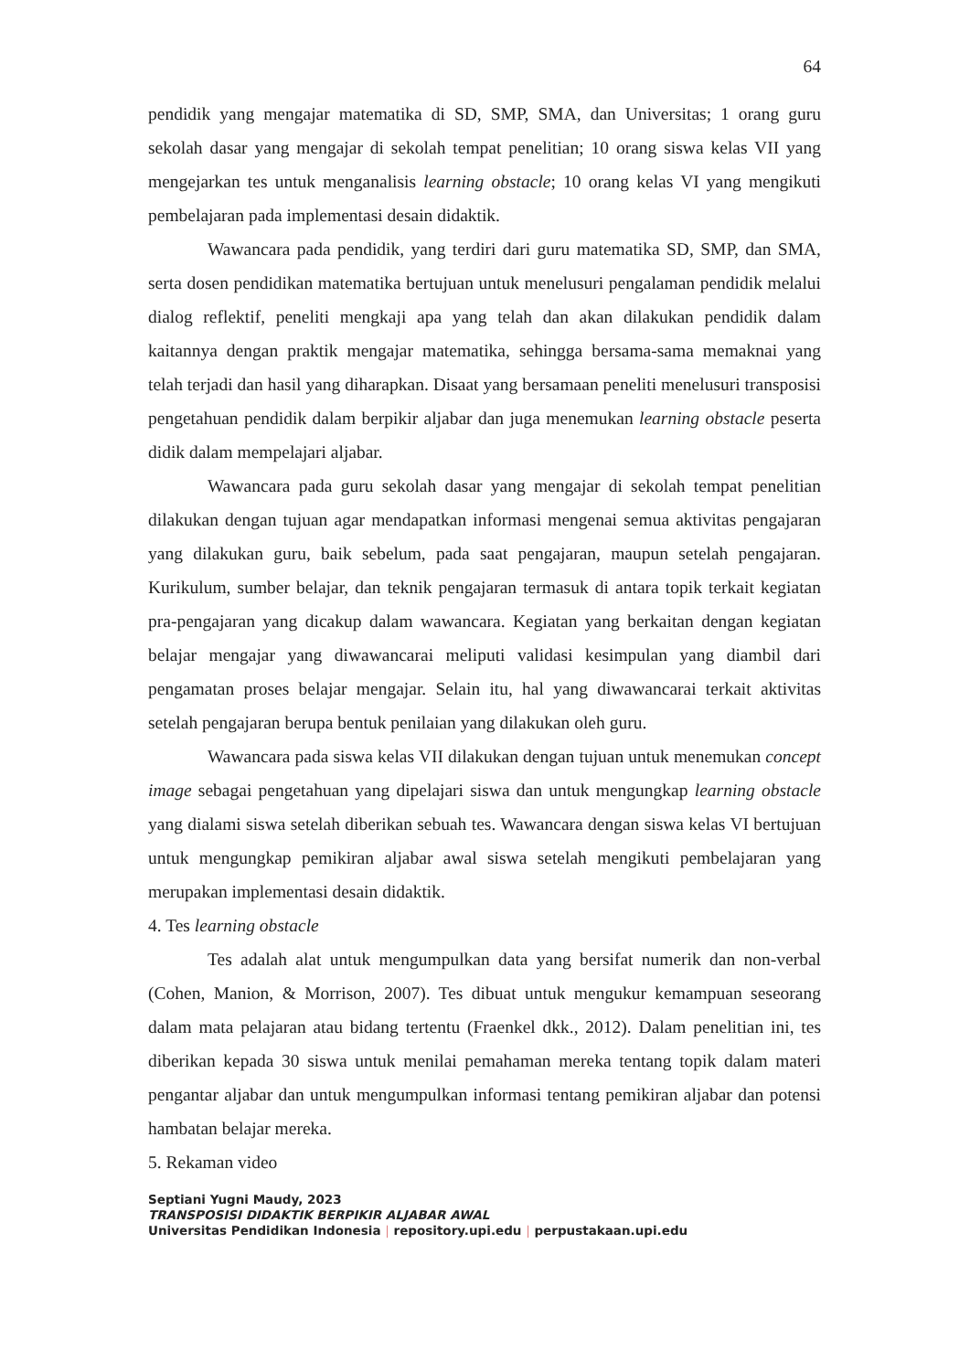64
pendidik yang mengajar matematika di SD, SMP, SMA, dan Universitas; 1 orang guru sekolah dasar yang mengajar di sekolah tempat penelitian; 10 orang siswa kelas VII yang mengejarkan tes untuk menganalisis learning obstacle; 10 orang kelas VI yang mengikuti pembelajaran pada implementasi desain didaktik.
Wawancara pada pendidik, yang terdiri dari guru matematika SD, SMP, dan SMA, serta dosen pendidikan matematika bertujuan untuk menelusuri pengalaman pendidik melalui dialog reflektif, peneliti mengkaji apa yang telah dan akan dilakukan pendidik dalam kaitannya dengan praktik mengajar matematika, sehingga bersama-sama memaknai yang telah terjadi dan hasil yang diharapkan. Disaat yang bersamaan peneliti menelusuri transposisi pengetahuan pendidik dalam berpikir aljabar dan juga menemukan learning obstacle peserta didik dalam mempelajari aljabar.
Wawancara pada guru sekolah dasar yang mengajar di sekolah tempat penelitian dilakukan dengan tujuan agar mendapatkan informasi mengenai semua aktivitas pengajaran yang dilakukan guru, baik sebelum, pada saat pengajaran, maupun setelah pengajaran. Kurikulum, sumber belajar, dan teknik pengajaran termasuk di antara topik terkait kegiatan pra-pengajaran yang dicakup dalam wawancara. Kegiatan yang berkaitan dengan kegiatan belajar mengajar yang diwawancarai meliputi validasi kesimpulan yang diambil dari pengamatan proses belajar mengajar. Selain itu, hal yang diwawancarai terkait aktivitas setelah pengajaran berupa bentuk penilaian yang dilakukan oleh guru.
Wawancara pada siswa kelas VII dilakukan dengan tujuan untuk menemukan concept image sebagai pengetahuan yang dipelajari siswa dan untuk mengungkap learning obstacle yang dialami siswa setelah diberikan sebuah tes. Wawancara dengan siswa kelas VI bertujuan untuk mengungkap pemikiran aljabar awal siswa setelah mengikuti pembelajaran yang merupakan implementasi desain didaktik.
4. Tes learning obstacle
Tes adalah alat untuk mengumpulkan data yang bersifat numerik dan non-verbal (Cohen, Manion, & Morrison, 2007). Tes dibuat untuk mengukur kemampuan seseorang dalam mata pelajaran atau bidang tertentu (Fraenkel dkk., 2012). Dalam penelitian ini, tes diberikan kepada 30 siswa untuk menilai pemahaman mereka tentang topik dalam materi pengantar aljabar dan untuk mengumpulkan informasi tentang pemikiran aljabar dan potensi hambatan belajar mereka.
5. Rekaman video
Septiani Yugni Maudy, 2023
TRANSPOSISI DIDAKTIK BERPIKIR ALJABAR AWAL
Universitas Pendidikan Indonesia | repository.upi.edu | perpustakaan.upi.edu